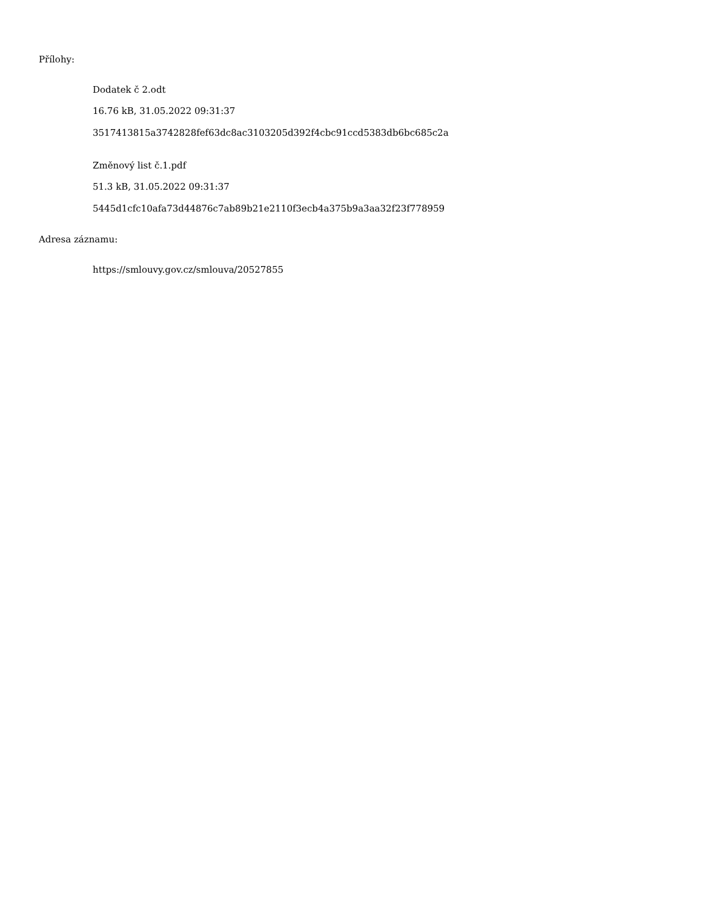Přílohy:
Dodatek č 2.odt
16.76 kB, 31.05.2022 09:31:37
3517413815a3742828fef63dc8ac3103205d392f4cbc91ccd5383db6bc685c2a
Změnový list č.1.pdf
51.3 kB, 31.05.2022 09:31:37
5445d1cfc10afa73d44876c7ab89b21e2110f3ecb4a375b9a3aa32f23f778959
Adresa záznamu:
https://smlouvy.gov.cz/smlouva/20527855